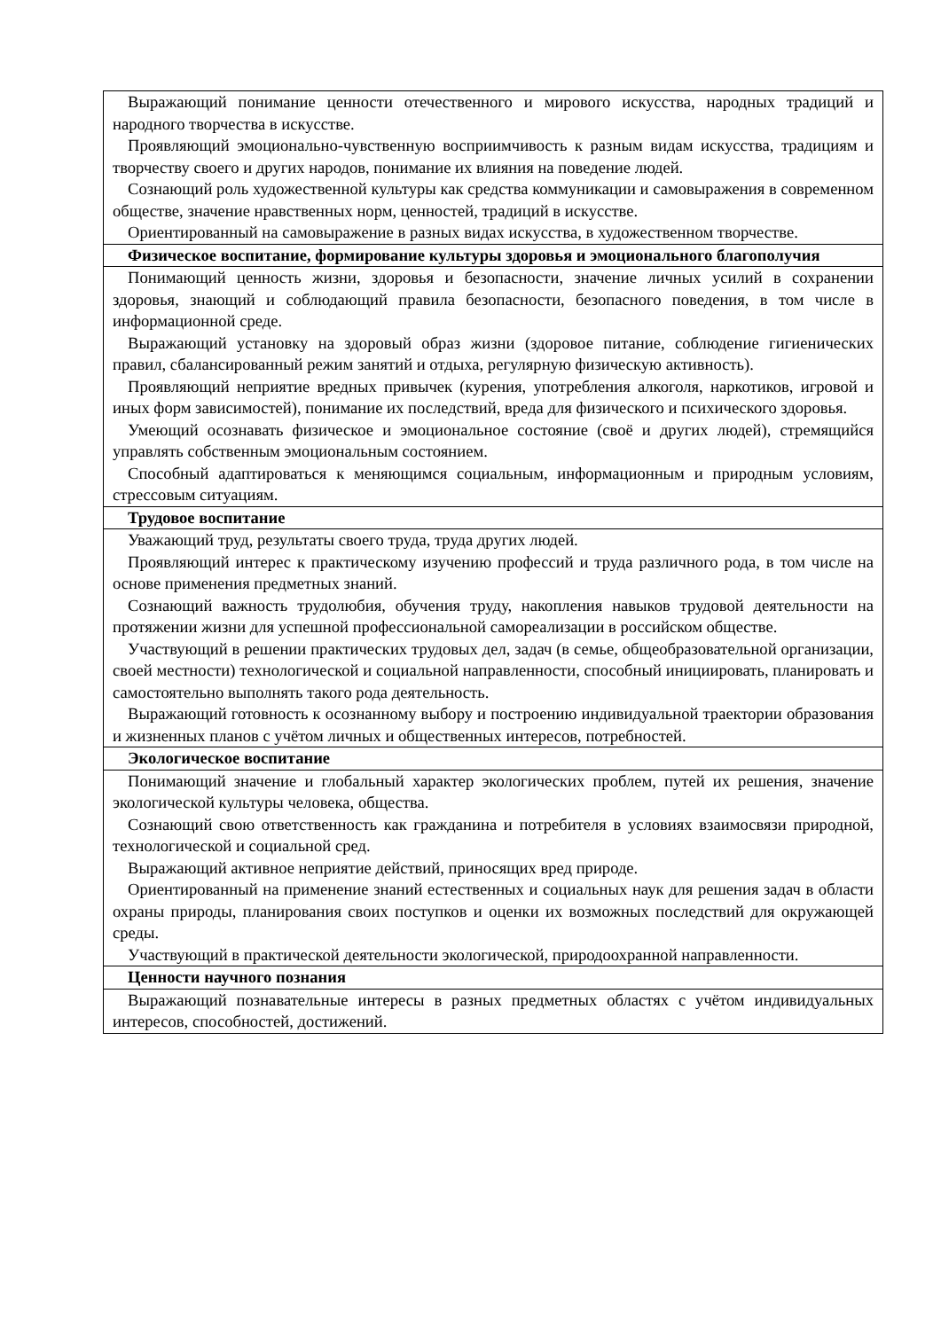| Выражающий понимание ценности отечественного и мирового искусства, народных традиций и народного творчества в искусстве. Проявляющий эмоционально-чувственную восприимчивость к разным видам искусства, традициям и творчеству своего и других народов, понимание их влияния на поведение людей. Сознающий роль художественной культуры как средства коммуникации и самовыражения в современном обществе, значение нравственных норм, ценностей, традиций в искусстве. Ориентированный на самовыражение в разных видах искусства, в художественном творчестве. |
| Физическое воспитание, формирование культуры здоровья и эмоционального благополучия |
| Понимающий ценность жизни, здоровья и безопасности, значение личных усилий в сохранении здоровья, знающий и соблюдающий правила безопасности, безопасного поведения, в том числе в информационной среде. Выражающий установку на здоровый образ жизни (здоровое питание, соблюдение гигиенических правил, сбалансированный режим занятий и отдыха, регулярную физическую активность). Проявляющий неприятие вредных привычек (курения, употребления алкоголя, наркотиков, игровой и иных форм зависимостей), понимание их последствий, вреда для физического и психического здоровья. Умеющий осознавать физическое и эмоциональное состояние (своё и других людей), стремящийся управлять собственным эмоциональным состоянием. Способный адаптироваться к меняющимся социальным, информационным и природным условиям, стрессовым ситуациям. |
| Трудовое воспитание |
| Уважающий труд, результаты своего труда, труда других людей. Проявляющий интерес к практическому изучению профессий и труда различного рода, в том числе на основе применения предметных знаний. Сознающий важность трудолюбия, обучения труду, накопления навыков трудовой деятельности на протяжении жизни для успешной профессиональной самореализации в российском обществе. Участвующий в решении практических трудовых дел, задач (в семье, общеобразовательной организации, своей местности) технологической и социальной направленности, способный инициировать, планировать и самостоятельно выполнять такого рода деятельность. Выражающий готовность к осознанному выбору и построению индивидуальной траектории образования и жизненных планов с учётом личных и общественных интересов, потребностей. |
| Экологическое воспитание |
| Понимающий значение и глобальный характер экологических проблем, путей их решения, значение экологической культуры человека, общества. Сознающий свою ответственность как гражданина и потребителя в условиях взаимосвязи природной, технологической и социальной сред. Выражающий активное неприятие действий, приносящих вред природе. Ориентированный на применение знаний естественных и социальных наук для решения задач в области охраны природы, планирования своих поступков и оценки их возможных последствий для окружающей среды. Участвующий в практической деятельности экологической, природоохранной направленности. |
| Ценности научного познания |
| Выражающий познавательные интересы в разных предметных областях с учётом индивидуальных интересов, способностей, достижений. |